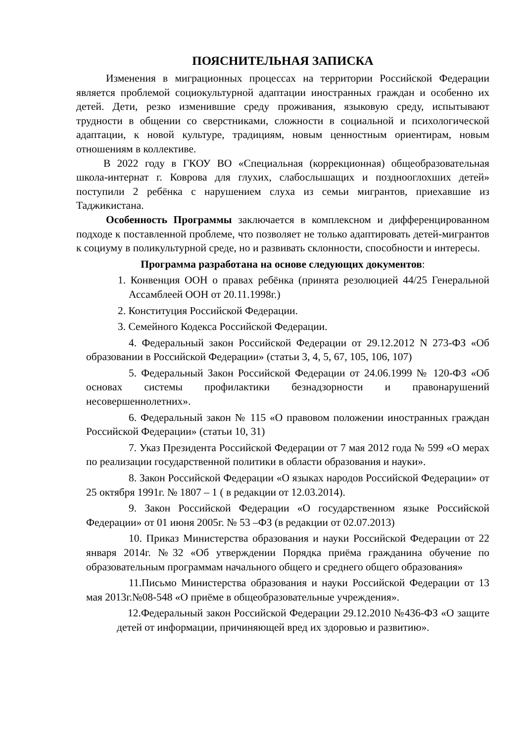ПОЯСНИТЕЛЬНАЯ ЗАПИСКА
Изменения в миграционных процессах на территории Российской Федерации является проблемой социокультурной адаптации иностранных граждан и особенно их детей. Дети, резко изменившие среду проживания, языковую среду, испытывают трудности в общении со сверстниками, сложности в социальной и психологической адаптации, к новой культуре, традициям, новым ценностным ориентирам, новым отношениям в коллективе.
В 2022 году в ГКОУ ВО «Специальная (коррекционная) общеобразовательная школа-интернат г. Коврова для глухих, слабослышащих и позднооглохших детей» поступили 2 ребёнка с нарушением слуха из семьи мигрантов, приехавшие из Таджикистана.
Особенность Программы заключается в комплексном и дифференцированном подходе к поставленной проблеме, что позволяет не только адаптировать детей-мигрантов к социуму в поликультурной среде, но и развивать склонности, способности и интересы.
Программа разработана на основе следующих документов:
1. Конвенция ООН о правах ребёнка (принята резолюцией 44/25 Генеральной Ассамблеей ООН от 20.11.1998г.)
2. Конституция Российской Федерации.
3. Семейного Кодекса Российской Федерации.
4. Федеральный закон Российской Федерации от 29.12.2012 N 273-ФЗ «Об образовании в Российской Федерации» (статьи 3, 4, 5, 67, 105, 106, 107)
5. Федеральный Закон Российской Федерации от 24.06.1999 № 120-ФЗ «Об основах системы профилактики безнадзорности и правонарушений несовершеннолетних».
6. Федеральный закон № 115 «О правовом положении иностранных граждан Российской Федерации» (статьи 10, 31)
7. Указ Президента Российской Федерации от 7 мая 2012 года № 599 «О мерах по реализации государственной политики в области образования и науки».
8. Закон Российской Федерации «О языках народов Российской Федерации» от 25 октября 1991г. № 1807 – 1 ( в редакции от 12.03.2014).
9. Закон Российской Федерации «О государственном языке Российской Федерации» от 01 июня 2005г. № 53 –ФЗ (в редакции от 02.07.2013)
10. Приказ Министерства образования и науки Российской Федерации от 22 января 2014г. №32 «Об утверждении Порядка приёма гражданина обучение по образовательным программам начального общего и среднего общего образования»
11.Письмо Министерства образования и науки Российской Федерации от 13 мая 2013г.№08-548 «О приёме в общеобразовательные учреждения».
12.Федеральный закон Российской Федерации 29.12.2010 №436-ФЗ «О защите детей от информации, причиняющей вред их здоровью и развитию».